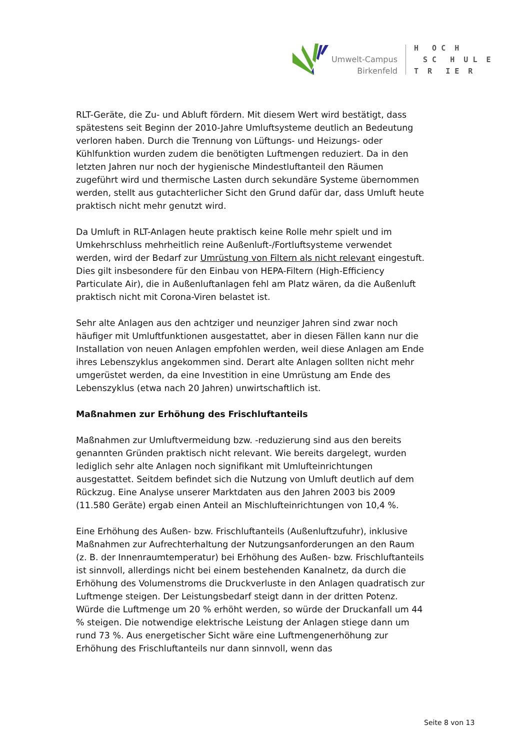Umwelt-Campus
Birkenfeld
H O C H S C H U L E T R I E R
RLT-Geräte, die Zu- und Abluft fördern. Mit diesem Wert wird bestätigt, dass spätestens seit Beginn der 2010-Jahre Umluftsysteme deutlich an Bedeutung verloren haben. Durch die Trennung von Lüftungs- und Heizungs- oder Kühlfunktion wurden zudem die benötigten Luftmengen reduziert. Da in den letzten Jahren nur noch der hygienische Mindestluftanteil den Räumen zugeführt wird und thermische Lasten durch sekundäre Systeme übernommen werden, stellt aus gutachterlicher Sicht den Grund dafür dar, dass Umluft heute praktisch nicht mehr genutzt wird.
Da Umluft in RLT-Anlagen heute praktisch keine Rolle mehr spielt und im Umkehrschluss mehrheitlich reine Außenluft-/Fortluftsysteme verwendet werden, wird der Bedarf zur Umrüstung von Filtern als nicht relevant eingestuft. Dies gilt insbesondere für den Einbau von HEPA-Filtern (High-Efficiency Particulate Air), die in Außenluftanlagen fehl am Platz wären, da die Außenluft praktisch nicht mit Corona-Viren belastet ist.
Sehr alte Anlagen aus den achtziger und neunziger Jahren sind zwar noch häufiger mit Umluftfunktionen ausgestattet, aber in diesen Fällen kann nur die Installation von neuen Anlagen empfohlen werden, weil diese Anlagen am Ende ihres Lebenszyklus angekommen sind. Derart alte Anlagen sollten nicht mehr umgerüstet werden, da eine Investition in eine Umrüstung am Ende des Lebenszyklus (etwa nach 20 Jahren) unwirtschaftlich ist.
Maßnahmen zur Erhöhung des Frischluftanteils
Maßnahmen zur Umluftvermeidung bzw. -reduzierung sind aus den bereits genannten Gründen praktisch nicht relevant. Wie bereits dargelegt, wurden lediglich sehr alte Anlagen noch signifikant mit Umlufteinrichtungen ausgestattet. Seitdem befindet sich die Nutzung von Umluft deutlich auf dem Rückzug. Eine Analyse unserer Marktdaten aus den Jahren 2003 bis 2009 (11.580 Geräte) ergab einen Anteil an Mischlufteinrichtungen von 10,4 %.
Eine Erhöhung des Außen- bzw. Frischluftanteils (Außenluftzufuhr), inklusive Maßnahmen zur Aufrechterhaltung der Nutzungsanforderungen an den Raum (z. B. der Innenraumtemperatur) bei Erhöhung des Außen- bzw. Frischluftanteils ist sinnvoll, allerdings nicht bei einem bestehenden Kanalnetz, da durch die Erhöhung des Volumenstroms die Druckverluste in den Anlagen quadratisch zur Luftmenge steigen. Der Leistungsbedarf steigt dann in der dritten Potenz. Würde die Luftmenge um 20 % erhöht werden, so würde der Druckanfall um 44 % steigen. Die notwendige elektrische Leistung der Anlagen stiege dann um rund 73 %. Aus energetischer Sicht wäre eine Luftmengenerhöhung zur Erhöhung des Frischluftanteils nur dann sinnvoll, wenn das
Seite 8 von 13